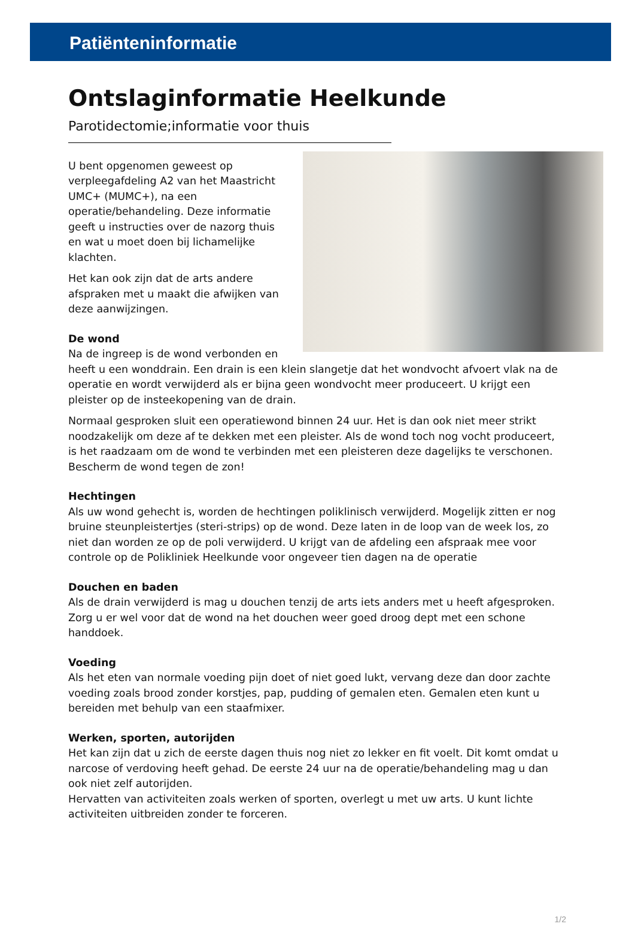Patiënteninformatie
Ontslaginformatie Heelkunde
Parotidectomie;informatie voor thuis
U bent opgenomen geweest op verpleegafdeling A2 van het Maastricht UMC+ (MUMC+), na een operatie/behandeling. Deze informatie geeft u instructies over de nazorg thuis en wat u moet doen bij lichamelijke klachten.
Het kan ook zijn dat de arts andere afspraken met u maakt die afwijken van deze aanwijzingen.
De wond
Na de ingreep is de wond verbonden en heeft u een wonddrain. Een drain is een klein slangetje dat het wondvocht afvoert vlak na de operatie en wordt verwijderd als er bijna geen wondvocht meer produceert. U krijgt een pleister op de insteekopening van de drain.
Normaal gesproken sluit een operatiewond binnen 24 uur. Het is dan ook niet meer strikt noodzakelijk om deze af te dekken met een pleister. Als de wond toch nog vocht produceert, is het raadzaam om de wond te verbinden met een pleisteren deze dagelijks te verschonen.
Bescherm de wond tegen de zon!
Hechtingen
Als uw wond gehecht is, worden de hechtingen poliklinisch verwijderd. Mogelijk zitten er nog bruine steunpleistertjes (steri-strips) op de wond. Deze laten in de loop van de week los, zo niet dan worden ze op de poli verwijderd. U krijgt van de afdeling een afspraak mee voor controle op de Polikliniek Heelkunde voor ongeveer tien dagen na de operatie
Douchen en baden
Als de drain verwijderd is mag u douchen tenzij de arts iets anders met u heeft afgesproken. Zorg u er wel voor dat de wond na het douchen weer goed droog dept met een schone handdoek.
Voeding
Als het eten van normale voeding pijn doet of niet goed lukt, vervang deze dan door zachte voeding zoals brood zonder korstjes, pap, pudding of gemalen eten. Gemalen eten kunt u bereiden met behulp van een staafmixer.
Werken, sporten, autorijden
Het kan zijn dat u zich de eerste dagen thuis nog niet zo lekker en fit voelt. Dit komt omdat u narcose of verdoving heeft gehad. De eerste 24 uur na de operatie/behandeling mag u dan ook niet zelf autorijden.
Hervatten van activiteiten zoals werken of sporten, overlegt u met uw arts. U kunt lichte activiteiten uitbreiden zonder te forceren.
1/2